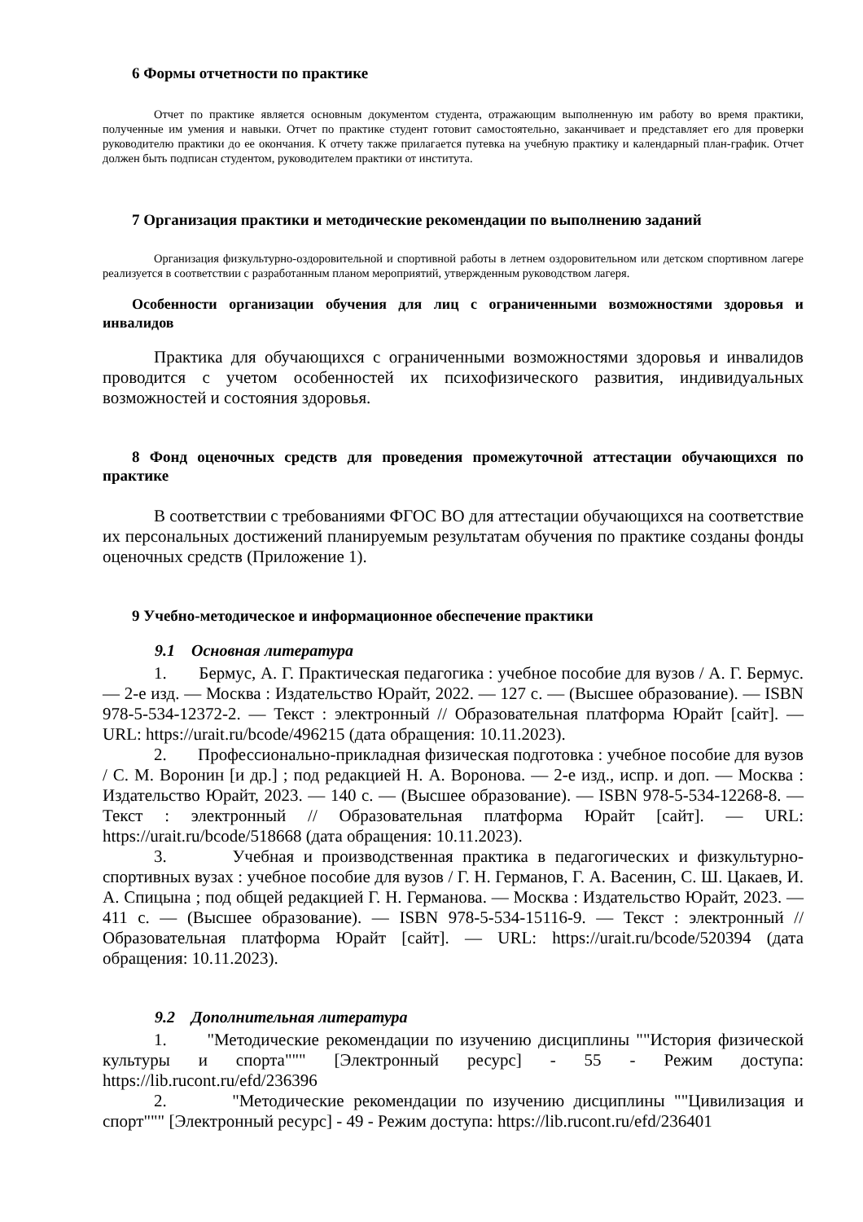6 Формы отчетности по практике
Отчет по практике является основным документом студента, отражающим выполненную им работу во время практики, полученные им умения и навыки. Отчет по практике студент готовит самостоятельно, заканчивает и представляет его для проверки руководителю практики до ее окончания. К отчету также прилагается путевка на учебную практику и календарный план-график. Отчет должен быть подписан студентом, руководителем практики от института.
7 Организация практики и методические рекомендации по выполнению заданий
Организация физкультурно-оздоровительной и спортивной работы в летнем оздоровительном или детском спортивном лагере реализуется в соответствии с разработанным планом мероприятий, утвержденным руководством лагеря.
Особенности организации обучения для лиц с ограниченными возможностями здоровья и инвалидов
Практика для обучающихся с ограниченными возможностями здоровья и инвалидов проводится с учетом особенностей их психофизического развития, индивидуальных возможностей и состояния здоровья.
8 Фонд оценочных средств для проведения промежуточной аттестации обучающихся по практике
В соответствии с требованиями ФГОС ВО для аттестации обучающихся на соответствие их персональных достижений планируемым результатам обучения по практике созданы фонды оценочных средств (Приложение 1).
9 Учебно-методическое и информационное обеспечение практики
9.1 Основная литература
1. Бермус, А. Г. Практическая педагогика : учебное пособие для вузов / А. Г. Бермус. — 2-е изд. — Москва : Издательство Юрайт, 2022. — 127 с. — (Высшее образование). — ISBN 978-5-534-12372-2. — Текст : электронный // Образовательная платформа Юрайт [сайт]. — URL: https://urait.ru/bcode/496215 (дата обращения: 10.11.2023).
2. Профессионально-прикладная физическая подготовка : учебное пособие для вузов / С. М. Воронин [и др.] ; под редакцией Н. А. Воронова. — 2-е изд., испр. и доп. — Москва : Издательство Юрайт, 2023. — 140 с. — (Высшее образование). — ISBN 978-5-534-12268-8. — Текст : электронный // Образовательная платформа Юрайт [сайт]. — URL: https://urait.ru/bcode/518668 (дата обращения: 10.11.2023).
3. Учебная и производственная практика в педагогических и физкультурно-спортивных вузах : учебное пособие для вузов / Г. Н. Германов, Г. А. Васенин, С. Ш. Цакаев, И. А. Спицына ; под общей редакцией Г. Н. Германова. — Москва : Издательство Юрайт, 2023. — 411 с. — (Высшее образование). — ISBN 978-5-534-15116-9. — Текст : электронный // Образовательная платформа Юрайт [сайт]. — URL: https://urait.ru/bcode/520394 (дата обращения: 10.11.2023).
9.2 Дополнительная литература
1. "Методические рекомендации по изучению дисциплины ""История физической культуры и спорта""" [Электронный ресурс] - 55 - Режим доступа: https://lib.rucont.ru/efd/236396
2. "Методические рекомендации по изучению дисциплины ""Цивилизация и спорт""" [Электронный ресурс] - 49 - Режим доступа: https://lib.rucont.ru/efd/236401